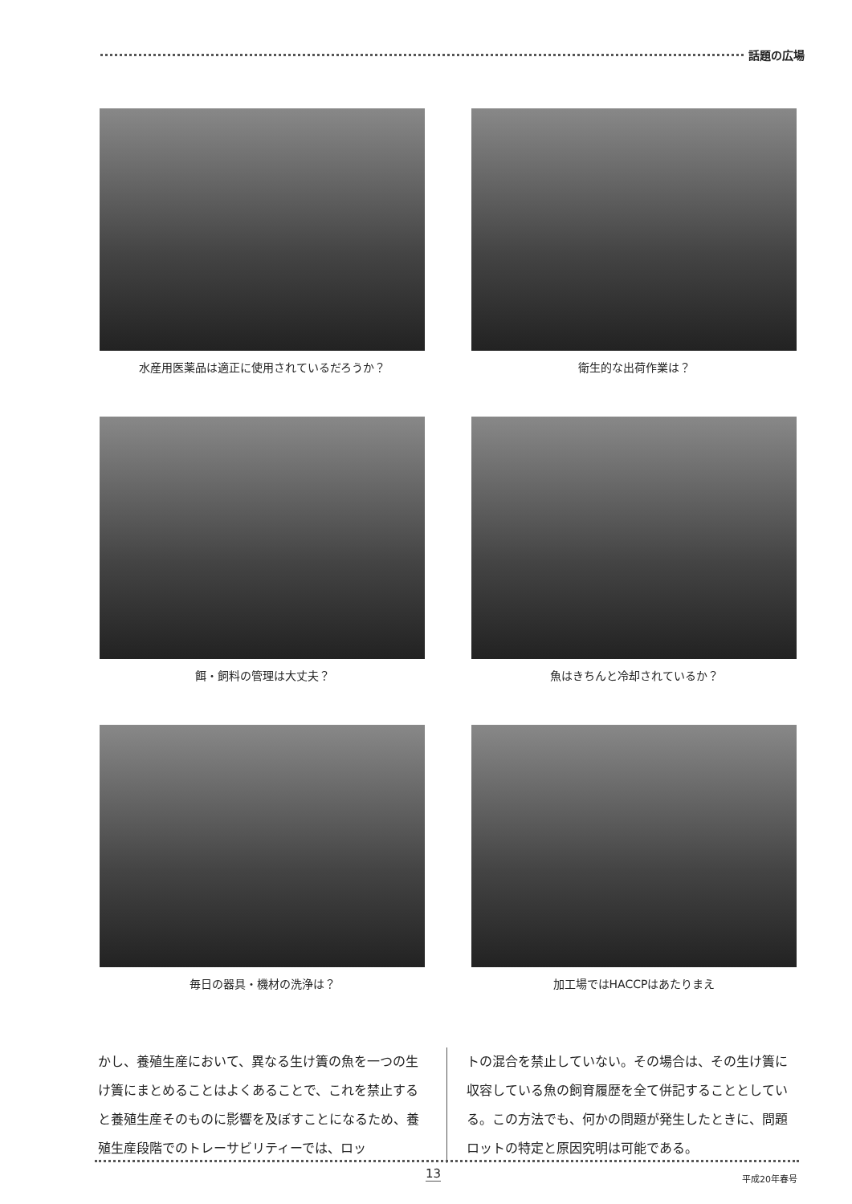話題の広場
水産用医薬品は適正に使用されているだろうか？
衛生的な出荷作業は？
餌・飼料の管理は大丈夫？
魚はきちんと冷却されているか？
毎日の器具・機材の洗浄は？
加工場ではHACCPはあたりまえ
かし、養殖生産において、異なる生け簀の魚を一つの生け簀にまとめることはよくあることで、これを禁止すると養殖生産そのものに影響を及ぼすことになるため、養殖生産段階でのトレーサビリティーでは、ロッ
トの混合を禁止していない。その場合は、その生け簀に収容している魚の飼育履歴を全て併記することとしている。この方法でも、何かの問題が発生したときに、問題ロットの特定と原因究明は可能である。
13 平成20年春号